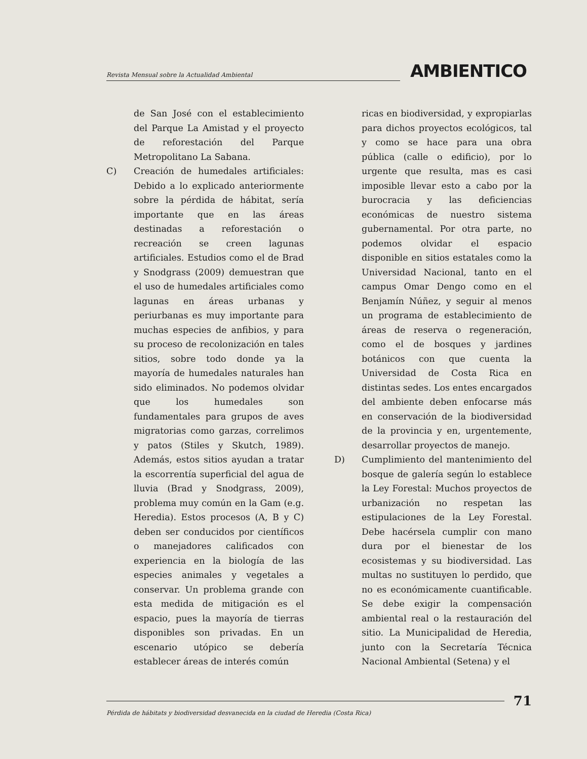Revista Mensual sobre la Actualidad Ambiental
AMBIENTICO
de San José con el establecimiento del Parque La Amistad y el proyecto de reforestación del Parque Metropolitano La Sabana.
C) Creación de humedales artificiales: Debido a lo explicado anteriormente sobre la pérdida de hábitat, sería importante que en las áreas destinadas a reforestación o recreación se creen lagunas artificiales. Estudios como el de Brad y Snodgrass (2009) demuestran que el uso de humedales artificiales como lagunas en áreas urbanas y periurbanas es muy importante para muchas especies de anfibios, y para su proceso de recolonización en tales sitios, sobre todo donde ya la mayoría de humedales naturales han sido eliminados. No podemos olvidar que los humedales son fundamentales para grupos de aves migratorias como garzas, correlimos y patos (Stiles y Skutch, 1989). Además, estos sitios ayudan a tratar la escorrentía superficial del agua de lluvia (Brad y Snodgrass, 2009), problema muy común en la Gam (e.g. Heredia). Estos procesos (A, B y C) deben ser conducidos por científicos o manejadores calificados con experiencia en la biología de las especies animales y vegetales a conservar. Un problema grande con esta medida de mitigación es el espacio, pues la mayoría de tierras disponibles son privadas. En un escenario utópico se debería establecer áreas de interés común
ricas en biodiversidad, y expropiarlas para dichos proyectos ecológicos, tal y como se hace para una obra pública (calle o edificio), por lo urgente que resulta, mas es casi imposible llevar esto a cabo por la burocracia y las deficiencias económicas de nuestro sistema gubernamental. Por otra parte, no podemos olvidar el espacio disponible en sitios estatales como la Universidad Nacional, tanto en el campus Omar Dengo como en el Benjamín Núñez, y seguir al menos un programa de establecimiento de áreas de reserva o regeneración, como el de bosques y jardines botánicos con que cuenta la Universidad de Costa Rica en distintas sedes. Los entes encargados del ambiente deben enfocarse más en conservación de la biodiversidad de la provincia y en, urgentemente, desarrollar proyectos de manejo.
D) Cumplimiento del mantenimiento del bosque de galería según lo establece la Ley Forestal: Muchos proyectos de urbanización no respetan las estipulaciones de la Ley Forestal. Debe hacérsela cumplir con mano dura por el bienestar de los ecosistemas y su biodiversidad. Las multas no sustituyen lo perdido, que no es económicamente cuantificable. Se debe exigir la compensación ambiental real o la restauración del sitio. La Municipalidad de Heredia, junto con la Secretaría Técnica Nacional Ambiental (Setena) y el
71
Pérdida de hábitats y biodiversidad desvanecida en la ciudad de Heredia (Costa Rica)